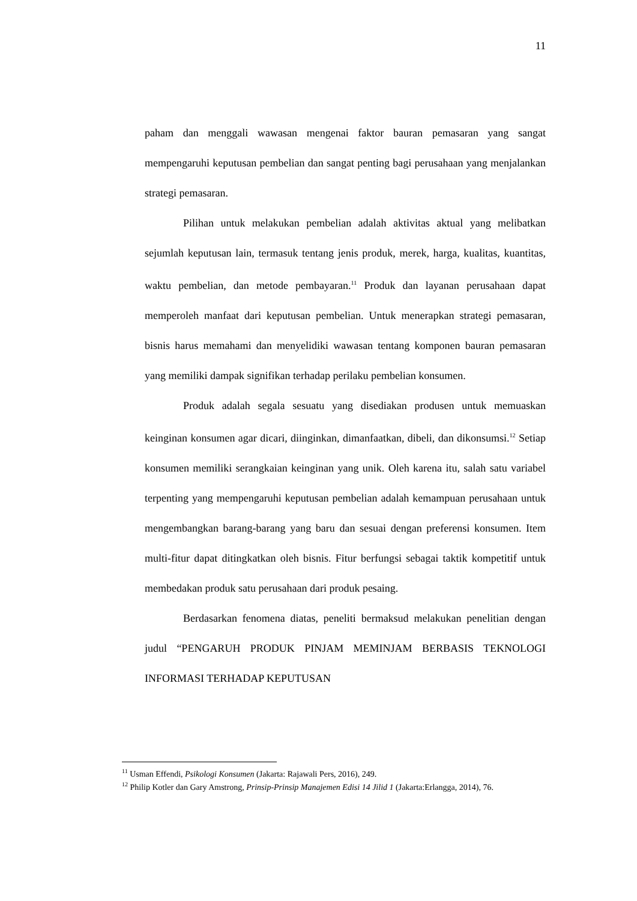11
paham dan menggali wawasan mengenai faktor bauran pemasaran yang sangat mempengaruhi keputusan pembelian dan sangat penting bagi perusahaan yang menjalankan strategi pemasaran.
Pilihan untuk melakukan pembelian adalah aktivitas aktual yang melibatkan sejumlah keputusan lain, termasuk tentang jenis produk, merek, harga, kualitas, kuantitas, waktu pembelian, dan metode pembayaran.<sup>11</sup> Produk dan layanan perusahaan dapat memperoleh manfaat dari keputusan pembelian. Untuk menerapkan strategi pemasaran, bisnis harus memahami dan menyelidiki wawasan tentang komponen bauran pemasaran yang memiliki dampak signifikan terhadap perilaku pembelian konsumen.
Produk adalah segala sesuatu yang disediakan produsen untuk memuaskan keinginan konsumen agar dicari, diinginkan, dimanfaatkan, dibeli, dan dikonsumsi.<sup>12</sup> Setiap konsumen memiliki serangkaian keinginan yang unik. Oleh karena itu, salah satu variabel terpenting yang mempengaruhi keputusan pembelian adalah kemampuan perusahaan untuk mengembangkan barang-barang yang baru dan sesuai dengan preferensi konsumen. Item multi-fitur dapat ditingkatkan oleh bisnis. Fitur berfungsi sebagai taktik kompetitif untuk membedakan produk satu perusahaan dari produk pesaing.
Berdasarkan fenomena diatas, peneliti bermaksud melakukan penelitian dengan judul “PENGARUH PRODUK PINJAM MEMINJAM BERBASIS TEKNOLOGI INFORMASI TERHADAP KEPUTUSAN
<sup>11</sup> Usman Effendi, Psikologi Konsumen (Jakarta: Rajawali Pers, 2016), 249.
<sup>12</sup> Philip Kotler dan Gary Amstrong, Prinsip-Prinsip Manajemen Edisi 14 Jilid 1 (Jakarta:Erlangga, 2014), 76.